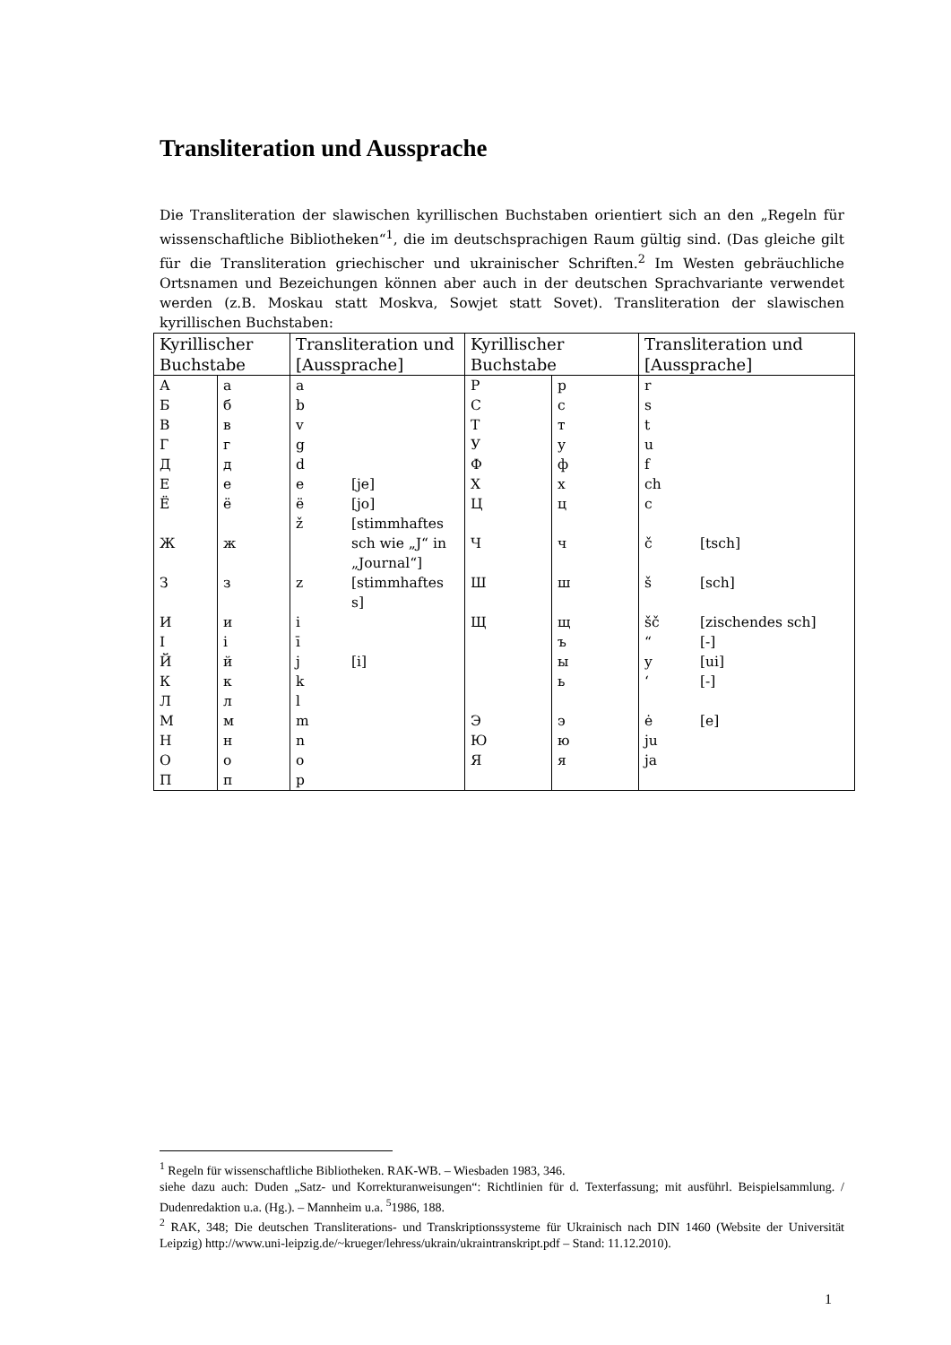Transliteration und Aussprache
Die Transliteration der slawischen kyrillischen Buchstaben orientiert sich an den „Regeln für wissenschaftliche Bibliotheken“<sup>1</sup>, die im deutschsprachigen Raum gültig sind. (Das gleiche gilt für die Transliteration griechischer und ukrainischer Schriften.<sup>2</sup> Im Westen gebräuchliche Ortsnamen und Bezeichungen können aber auch in der deutschen Sprachvariante verwendet werden (z.B. Moskau statt Moskva, Sowjet statt Sovet). Transliteration der slawischen kyrillischen Buchstaben:
| Kyrillischer Buchstabe | | Transliteration und [Aussprache] | | Kyrillischer Buchstabe | | Transliteration und [Aussprache] | |
| --- | --- | --- | --- | --- | --- | --- | --- |
| А | а | a | | Р | р | r | |
| Б | б | b | | С | с | s | |
| В | в | v | | Т | т | t | |
| Г | г | g | | У | у | u | |
| Д | д | d | | Ф | ф | f | |
| Е | е | e | [je] | Х | х | ch | |
| Ё | ё | ë | [jo] | Ц | ц | c | |
| Ж | ж | ž | [stimmhaftes sch wie „J“ in „Journal“] | Ч | ч | č | [tsch] |
| З | з | z | [stimmhaftes s] | Ш | ш | š | [sch] |
| И | и | i | | Щ | щ | šč | [zischendes sch] |
| I | i | ī | | | ъ | “ | [-] |
| Й | й | j | [i] | | ы | y | [ui] |
| К | к | k | | | ь | ‘ | [-] |
| Л | л | l | | | | | |
| М | м | m | | Э | э | ė | [e] |
| Н | н | n | | Ю | ю | ju | |
| О | о | o | | Я | я | ja | |
| П | п | p | | | | | |
<sup>1</sup> Regeln für wissenschaftliche Bibliotheken. RAK-WB. – Wiesbaden 1983, 346.
siehe dazu auch: Duden „Satz- und Korrekturanweisungen“: Richtlinien für d. Texterfassung; mit ausführl. Beispielsammlung. / Dudenredaktion u.a. (Hg.). – Mannheim u.a. <sup>5</sup>1986, 188.
<sup>2</sup> RAK, 348; Die deutschen Transliterations- und Transkriptionssysteme für Ukrainisch nach DIN 1460 (Website der Universität Leipzig) http://www.uni-leipzig.de/~krueger/lehress/ukrain/ukraintranskript.pdf – Stand: 11.12.2010).
1